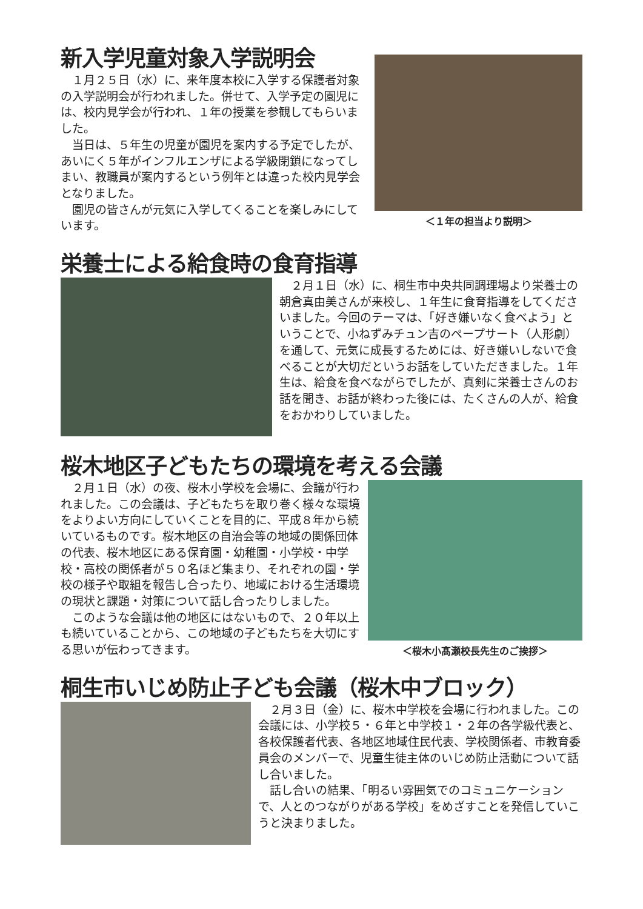新入学児童対象入学説明会
　１月２５日（水）に、来年度本校に入学する保護者対象の入学説明会が行われました。併せて、入学予定の園児には、校内見学会が行われ、１年の授業を参観してもらいました。
　当日は、５年生の児童が園児を案内する予定でしたが、あいにく５年がインフルエンザによる学級閉鎖になってしまい、教職員が案内するという例年とは違った校内見学会となりました。
　園児の皆さんが元気に入学してくることを楽しみにしています。
＜１年の担当より説明＞
栄養士による給食時の食育指導
　２月１日（水）に、桐生市中央共同調理場より栄養士の朝倉真由美さんが来校し、１年生に食育指導をしてくださいました。今回のテーマは、「好き嫌いなく食べよう」ということで、小ねずみチュン吉のペープサート（人形劇）を通して、元気に成長するためには、好き嫌いしないで食べることが大切だというお話をしていただきました。１年生は、給食を食べながらでしたが、真剣に栄養士さんのお話を聞き、お話が終わった後には、たくさんの人が、給食をおかわりしていました。
桜木地区子どもたちの環境を考える会議
　２月１日（水）の夜、桜木小学校を会場に、会議が行われました。この会議は、子どもたちを取り巻く様々な環境をよりよい方向にしていくことを目的に、平成８年から続いているものです。桜木地区の自治会等の地域の関係団体の代表、桜木地区にある保育園・幼稚園・小学校・中学校・高校の関係者が５０名ほど集まり、それぞれの園・学校の様子や取組を報告し合ったり、地域における生活環境の現状と課題・対策について話し合ったりしました。
　このような会議は他の地区にはないもので、２０年以上も続いていることから、この地域の子どもたちを大切にする思いが伝わってきます。
＜桜木小髙瀬校長先生のご挨拶＞
桐生市いじめ防止子ども会議（桜木中ブロック）
　２月３日（金）に、桜木中学校を会場に行われました。この会議には、小学校５・６年と中学校１・２年の各学級代表と、各校保護者代表、各地区地域住民代表、学校関係者、市教育委員会のメンバーで、児童生徒主体のいじめ防止活動について話し合いました。
　話し合いの結果、「明るい雰囲気でのコミュニケーションで、人とのつながりがある学校」をめざすことを発信していこうと決まりました。